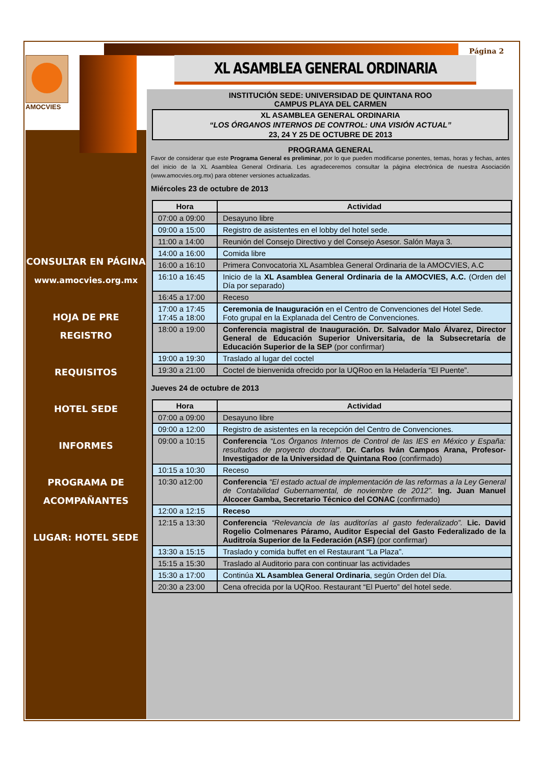Página 2
AMOCVIES XL ASAMBLEA GENERAL ORDINARIA
CONSULTAR EN PÁGINA www.amocvies.org.mx
HOJA DE PRE REGISTRO
REQUISITOS
HOTEL SEDE
INFORMES
PROGRAMA DE ACOMPAÑANTES
LUGAR: HOTEL SEDE
INSTITUCIÓN SEDE: UNIVERSIDAD DE QUINTANA ROO
CAMPUS PLAYA DEL CARMEN
XL ASAMBLEA GENERAL ORDINARIA
“LOS ÓRGANOS INTERNOS DE CONTROL: UNA VISIÓN ACTUAL”
23, 24 Y 25 DE OCTUBRE DE 2013
PROGRAMA GENERAL
Favor de considerar que este Programa General es preliminar, por lo que pueden modificarse ponentes, temas, horas y fechas, antes del inicio de la XL Asamblea General Ordinaria. Les agradeceremos consultar la página electrónica de nuestra Asociación (www.amocvies.org.mx) para obtener versiones actualizadas.
Miércoles 23 de octubre de 2013
| Hora | Actividad |
| --- | --- |
| 07:00 a 09:00 | Desayuno libre |
| 09:00 a 15:00 | Registro de asistentes en el lobby del hotel sede. |
| 11:00 a 14:00 | Reunión del Consejo Directivo y del Consejo Asesor. Salón Maya 3. |
| 14:00 a 16:00 | Comida libre |
| 16:00 a 16:10 | Primera Convocatoria XL Asamblea General Ordinaria de la AMOCVIES, A.C |
| 16:10 a 16:45 | Inicio de la XL Asamblea General Ordinaria de la AMOCVIES, A.C. (Orden del Día por separado) |
| 16:45 a 17:00 | Receso |
| 17:00 a 17:45 17:45 a 18:00 | Ceremonia de Inauguración en el Centro de Convenciones del Hotel Sede. Foto grupal en la Explanada del Centro de Convenciones. |
| 18:00 a 19:00 | Conferencia magistral de Inauguración. Dr. Salvador Malo Álvarez, Director General de Educación Superior Universitaria, de la Subsecretaría de Educación Superior de la SEP (por confirmar) |
| 19:00 a 19:30 | Traslado al lugar del coctel |
| 19:30 a 21:00 | Coctel de bienvenida ofrecido por la UQRoo en la Heladería “El Puente”. |
Jueves 24 de octubre de 2013
| Hora | Actividad |
| --- | --- |
| 07:00 a 09:00 | Desayuno libre |
| 09:00 a 12:00 | Registro de asistentes en la recepción del Centro de Convenciones. |
| 09:00 a 10:15 | Conferencia “Los Órganos Internos de Control de las IES en México y España: resultados de proyecto doctoral” . Dr. Carlos Iván Campos Arana, Profesor-Investigador de la Universidad de Quintana Roo (confirmado) |
| 10:15 a 10:30 | Receso |
| 10:30 a12:00 | Conferencia “El estado actual de implementación de las reformas a la Ley General de Contabilidad Gubernamental, de noviembre de 2012”. Ing. Juan Manuel Alcocer Gamba, Secretario Técnico del CONAC (confirmado) |
| 12:00 a 12:15 | Receso |
| 12:15 a 13:30 | Conferencia “Relevancia de las auditorías al gasto federalizado”. Lic. David Rogelio Colmenares Páramo, Auditor Especial del Gasto Federalizado de la Auditroía Superior de la Federación (ASF) (por confirmar) |
| 13:30 a 15:15 | Traslado y comida buffet en el Restaurant “La Plaza”. |
| 15:15 a 15:30 | Traslado al Auditorio para con continuar las actividades |
| 15:30 a 17:00 | Continúa XL Asamblea General Ordinaria , según Orden del Día. |
| 20:30 a 23:00 | Cena ofrecida por la UQRoo. Restaurant “El Puerto” del hotel sede. |